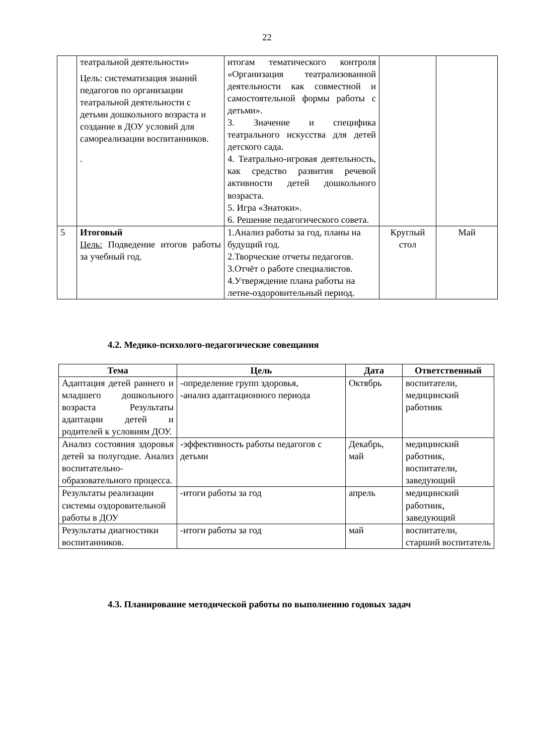22
| | театральной деятельности» Цель: систематизация знаний педагогов по организации театральной деятельности с детьми дошкольного возраста и создание в ДОУ условий для самореализации воспитанников. . | итогам тематического контроля «Организация театрализованной деятельности как совместной и самостоятельной формы работы с детьми». 3. Значение и специфика театрального искусства для детей детского сада. 4. Театрально-игровая деятельность, как средство развития речевой активности детей дошкольного возраста. 5. Игра «Знатоки». 6. Решение педагогического совета. | | |
| 5 | Итоговый Цель: Подведение итогов работы за учебный год. | 1.Анализ работы за год, планы на будущий год. 2.Творческие отчеты педагогов. 3.Отчёт о работе специалистов. 4.Утверждение плана работы на летне-оздоровительный период. | Круглый стол | Май |
4.2. Медико-психолого-педагогические совещания
| Тема | Цель | Дата | Ответственный |
| --- | --- | --- | --- |
| Адаптация детей раннего и младшего дошкольного возраста Результаты адаптации детей и родителей к условиям ДОУ. | -определение групп здоровья, -анализ адаптационного периода | Октябрь | воспитатели, медицинский работник |
| Анализ состояния здоровья детей за полугодие. Анализ воспитательно-образовательного процесса. | -эффективность работы педагогов с детьми | Декабрь, май | медицинский работник, воспитатели, заведующий |
| Результаты реализации системы оздоровительной работы в ДОУ | -итоги работы за год | апрель | медицинский работник, заведующий |
| Результаты диагностики воспитанников. | -итоги работы за год | май | воспитатели, старший воспитатель |
4.3. Планирование методической работы по выполнению годовых задач